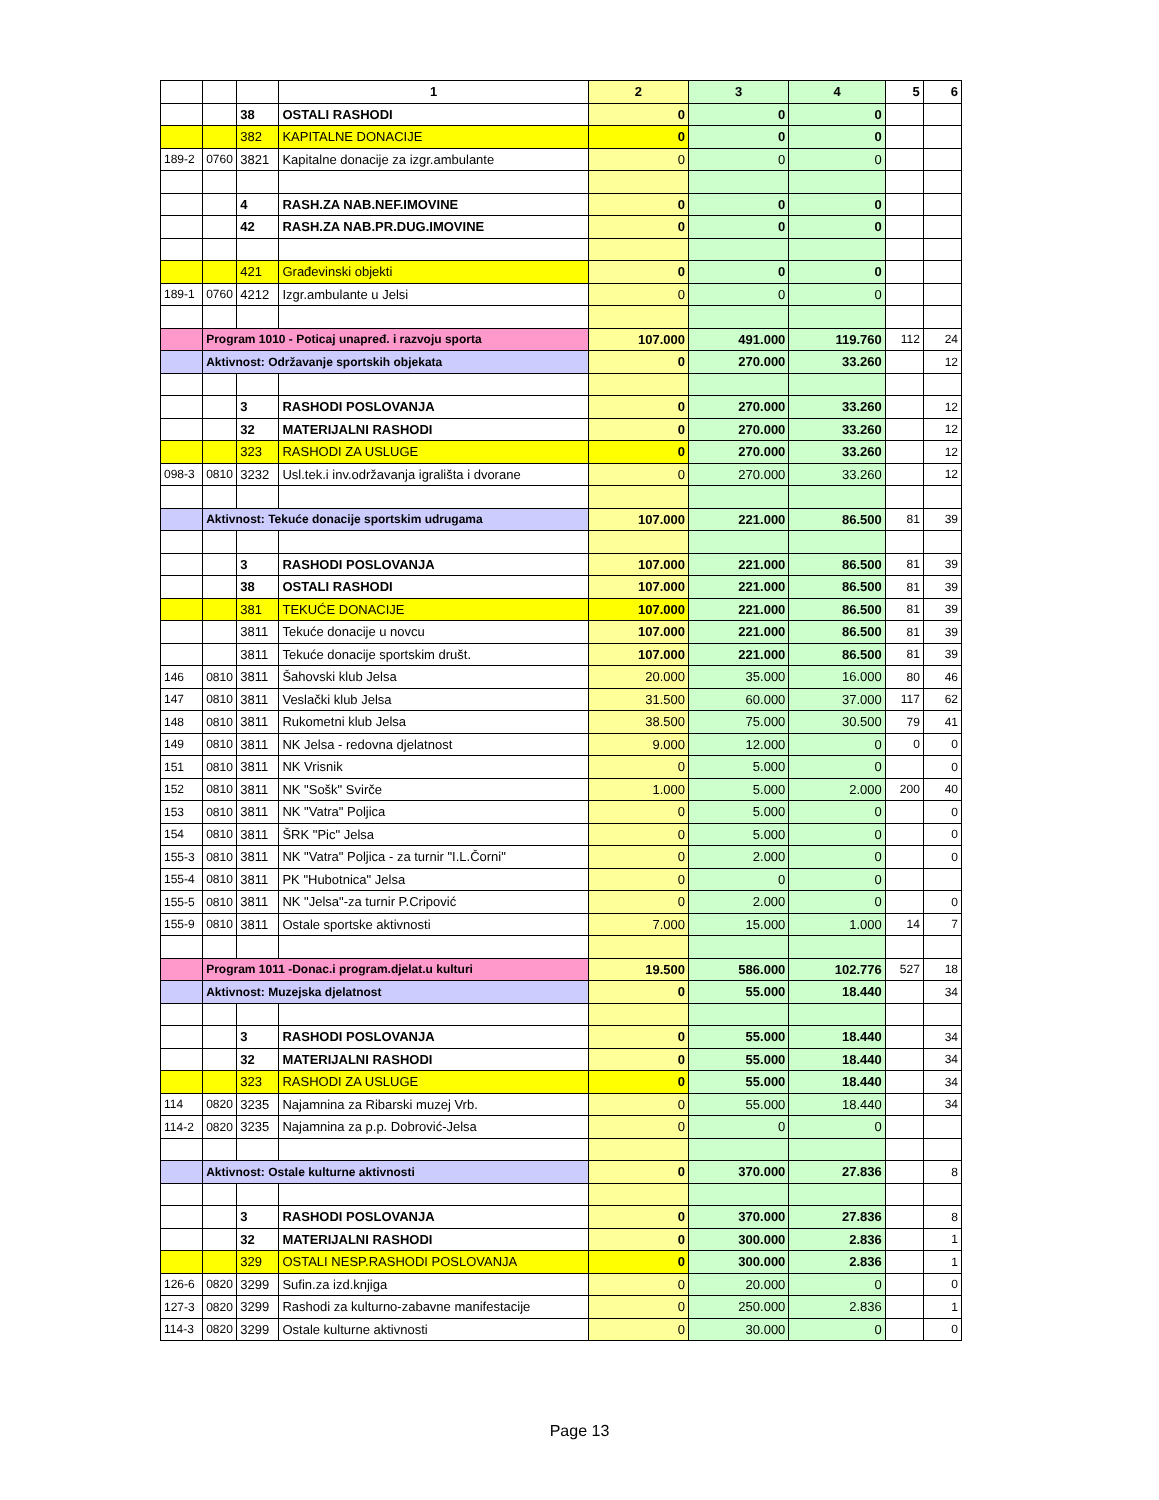| | | | 1 | 2 | 3 | 4 | 5 | 6 |
| | | 38 | OSTALI RASHODI | 0 | 0 | 0 | | |
| | | 382 | KAPITALNE DONACIJE | 0 | 0 | 0 | | |
| 189-2 | 0760 | 3821 | Kapitalne donacije za izgr.ambulante | 0 | 0 | 0 | | |
| | | 4 | RASH.ZA NAB.NEF.IMOVINE | 0 | 0 | 0 | | |
| | | 42 | RASH.ZA NAB.PR.DUG.IMOVINE | 0 | 0 | 0 | | |
| | | 421 | Građevinski objekti | 0 | 0 | 0 | | |
| 189-1 | 0760 | 4212 | Izgr.ambulante u Jelsi | 0 | 0 | 0 | | |
| | Program 1010 - Poticaj unapređ. i razvoju sporta | | | 107.000 | 491.000 | 119.760 | 112 | 24 |
| | Aktivnost: Održavanje sportskih objekata | | | 0 | 270.000 | 33.260 | | 12 |
| | | 3 | RASHODI POSLOVANJA | 0 | 270.000 | 33.260 | | 12 |
| | | 32 | MATERIJALNI RASHODI | 0 | 270.000 | 33.260 | | 12 |
| | | 323 | RASHODI ZA USLUGE | 0 | 270.000 | 33.260 | | 12 |
| 098-3 | 0810 | 3232 | Usl.tek.i inv.održavanja igrališta i dvorane | 0 | 270.000 | 33.260 | | 12 |
| | Aktivnost: Tekuće donacije sportskim udrugama | | | 107.000 | 221.000 | 86.500 | 81 | 39 |
| | | 3 | RASHODI POSLOVANJA | 107.000 | 221.000 | 86.500 | 81 | 39 |
| | | 38 | OSTALI RASHODI | 107.000 | 221.000 | 86.500 | 81 | 39 |
| | | 381 | TEKUĆE DONACIJE | 107.000 | 221.000 | 86.500 | 81 | 39 |
| | | 3811 | Tekuće donacije u novcu | 107.000 | 221.000 | 86.500 | 81 | 39 |
| | | 3811 | Tekuće donacije sportskim društ. | 107.000 | 221.000 | 86.500 | 81 | 39 |
| 146 | 0810 | 3811 | Šahovski klub Jelsa | 20.000 | 35.000 | 16.000 | 80 | 46 |
| 147 | 0810 | 3811 | Veslački klub Jelsa | 31.500 | 60.000 | 37.000 | 117 | 62 |
| 148 | 0810 | 3811 | Rukometni klub Jelsa | 38.500 | 75.000 | 30.500 | 79 | 41 |
| 149 | 0810 | 3811 | NK Jelsa - redovna djelatnost | 9.000 | 12.000 | 0 | 0 | 0 |
| 151 | 0810 | 3811 | NK Vrisnik | 0 | 5.000 | 0 | | 0 |
| 152 | 0810 | 3811 | NK "Sošk" Svirče | 1.000 | 5.000 | 2.000 | 200 | 40 |
| 153 | 0810 | 3811 | NK "Vatra" Poljica | 0 | 5.000 | 0 | | 0 |
| 154 | 0810 | 3811 | ŠRK "Pic" Jelsa | 0 | 5.000 | 0 | | 0 |
| 155-3 | 0810 | 3811 | NK "Vatra" Poljica - za turnir "I.L.Čorni" | 0 | 2.000 | 0 | | 0 |
| 155-4 | 0810 | 3811 | PK "Hubotnica" Jelsa | 0 | 0 | 0 | | |
| 155-5 | 0810 | 3811 | NK "Jelsa"-za turnir P.Cripović | 0 | 2.000 | 0 | | 0 |
| 155-9 | 0810 | 3811 | Ostale sportske aktivnosti | 7.000 | 15.000 | 1.000 | 14 | 7 |
| | Program 1011 -Donac.i program.djelat.u kulturi | | | 19.500 | 586.000 | 102.776 | 527 | 18 |
| | Aktivnost: Muzejska djelatnost | | | 0 | 55.000 | 18.440 | | 34 |
| | | 3 | RASHODI POSLOVANJA | 0 | 55.000 | 18.440 | | 34 |
| | | 32 | MATERIJALNI RASHODI | 0 | 55.000 | 18.440 | | 34 |
| | | 323 | RASHODI ZA USLUGE | 0 | 55.000 | 18.440 | | 34 |
| 114 | 0820 | 3235 | Najamnina za Ribarski muzej Vrb. | 0 | 55.000 | 18.440 | | 34 |
| 114-2 | 0820 | 3235 | Najamnina za p.p. Dobrović-Jelsa | 0 | 0 | 0 | | |
| | Aktivnost: Ostale kulturne aktivnosti | | | 0 | 370.000 | 27.836 | | 8 |
| | | 3 | RASHODI POSLOVANJA | 0 | 370.000 | 27.836 | | 8 |
| | | 32 | MATERIJALNI RASHODI | 0 | 300.000 | 2.836 | | 1 |
| | | 329 | OSTALI NESP.RASHODI POSLOVANJA | 0 | 300.000 | 2.836 | | 1 |
| 126-6 | 0820 | 3299 | Sufin.za izd.knjiga | 0 | 20.000 | 0 | | 0 |
| 127-3 | 0820 | 3299 | Rashodi za kulturno-zabavne manifestacije | 0 | 250.000 | 2.836 | | 1 |
| 114-3 | 0820 | 3299 | Ostale kulturne aktivnosti | 0 | 30.000 | 0 | | 0 |
Page 13